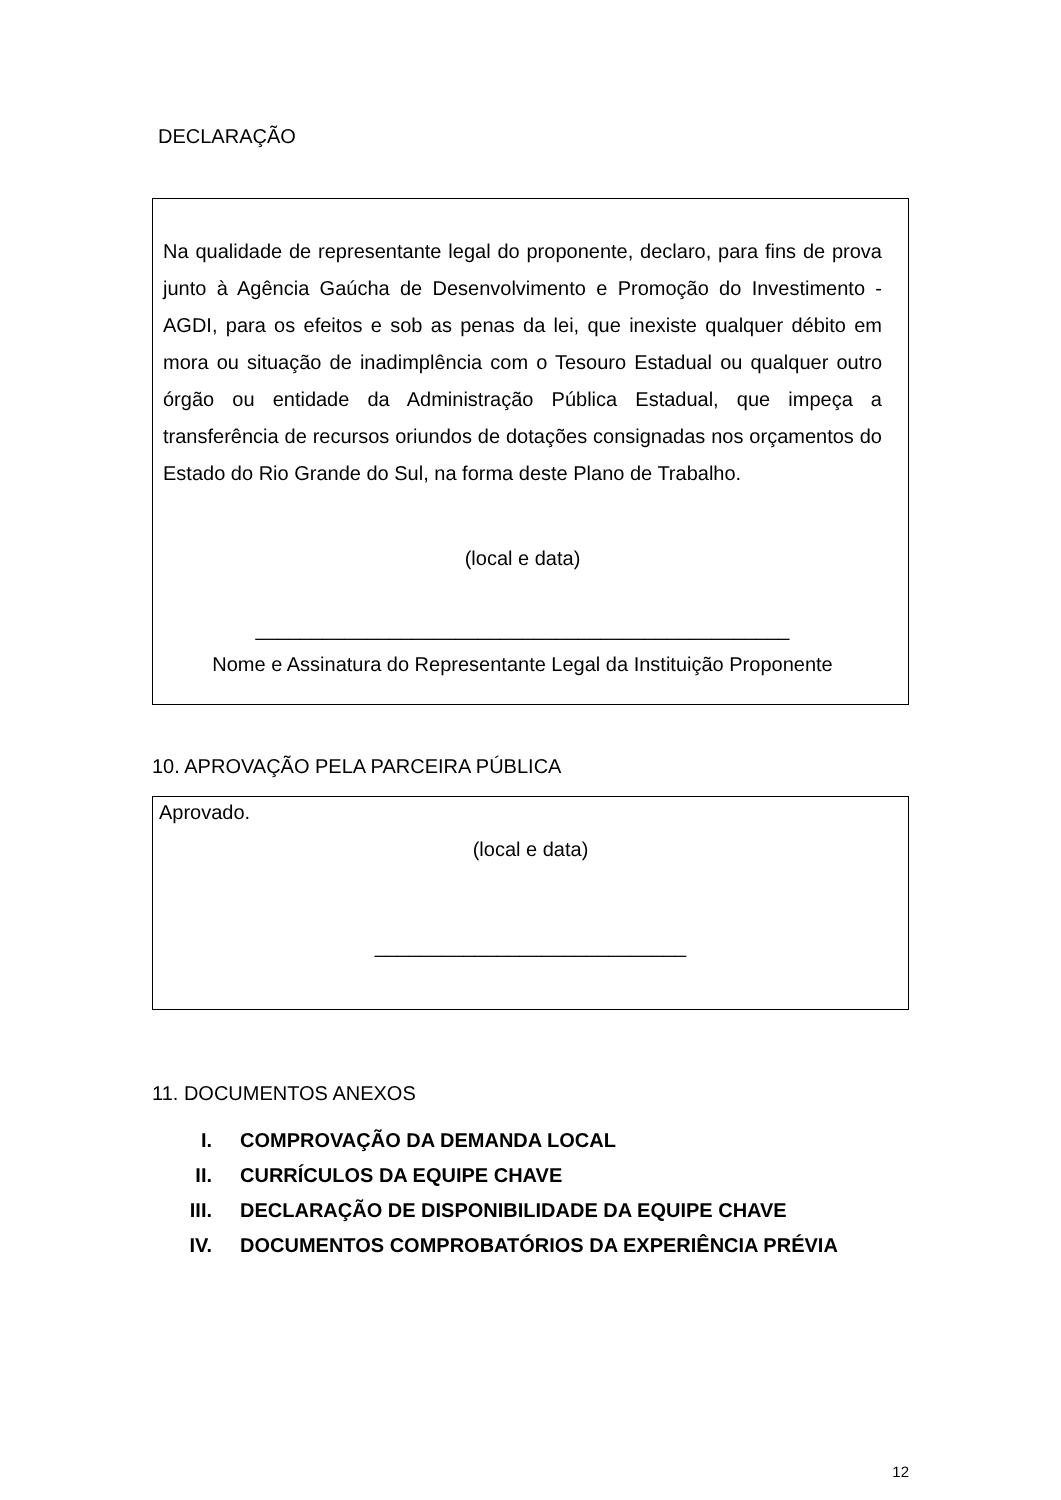DECLARAÇÃO
Na qualidade de representante legal do proponente, declaro, para fins de prova junto à Agência Gaúcha de Desenvolvimento e Promoção do Investimento - AGDI, para os efeitos e sob as penas da lei, que inexiste qualquer débito em mora ou situação de inadimplência com o Tesouro Estadual ou qualquer outro órgão ou entidade da Administração Pública Estadual, que impeça a transferência de recursos oriundos de dotações consignadas nos orçamentos do Estado do Rio Grande do Sul, na forma deste Plano de Trabalho.
(local e data)
________________________________________________
Nome e Assinatura do Representante Legal da Instituição Proponente
10. APROVAÇÃO PELA PARCEIRA PÚBLICA
Aprovado.
(local e data)
____________________________
11. DOCUMENTOS ANEXOS
I. COMPROVAÇÃO DA DEMANDA LOCAL
II. CURRÍCULOS DA EQUIPE CHAVE
III. DECLARAÇÃO DE DISPONIBILIDADE DA EQUIPE CHAVE
IV. DOCUMENTOS COMPROBATÓRIOS DA EXPERIÊNCIA PRÉVIA
12